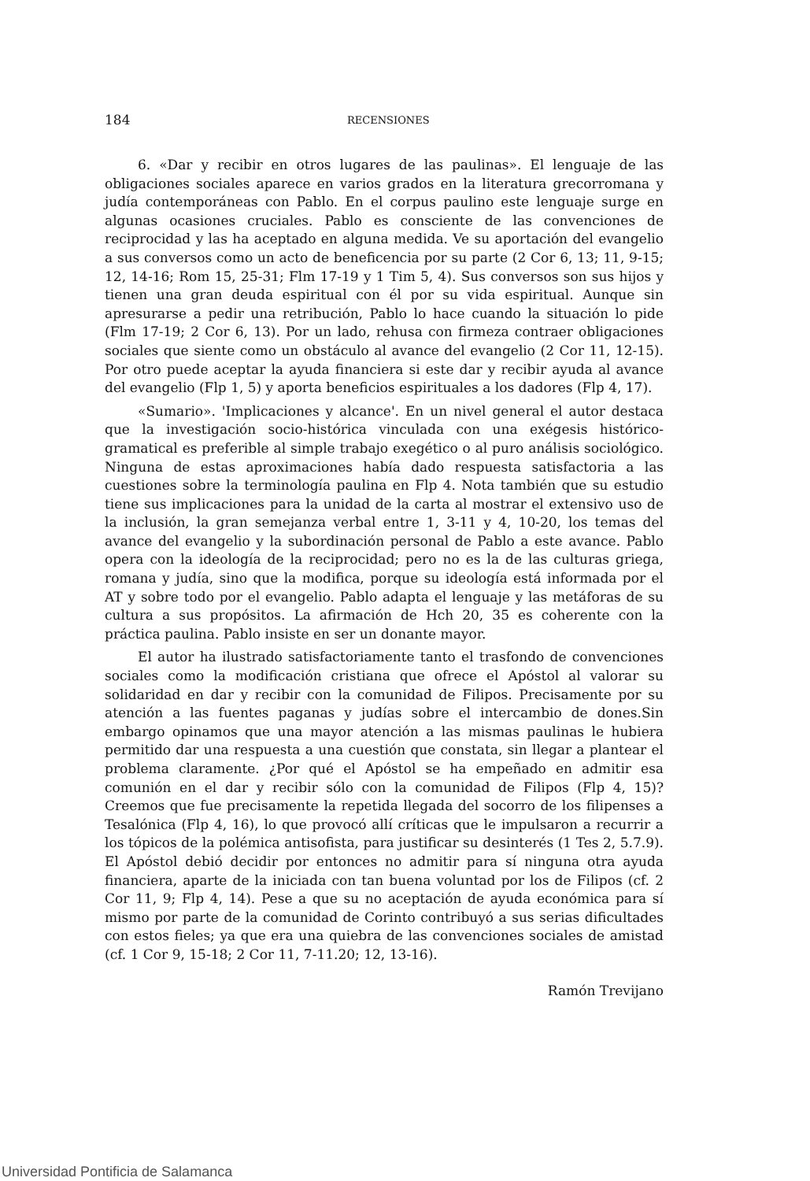184 RECENSIONES
6. «Dar y recibir en otros lugares de las paulinas». El lenguaje de las obligaciones sociales aparece en varios grados en la literatura grecorromana y judía contemporáneas con Pablo. En el corpus paulino este lenguaje surge en algunas ocasiones cruciales. Pablo es consciente de las convenciones de reciprocidad y las ha aceptado en alguna medida. Ve su aportación del evangelio a sus conversos como un acto de beneficencia por su parte (2 Cor 6, 13; 11, 9-15; 12, 14-16; Rom 15, 25-31; Flm 17-19 y 1 Tim 5, 4). Sus conversos son sus hijos y tienen una gran deuda espiritual con él por su vida espiritual. Aunque sin apresurarse a pedir una retribución, Pablo lo hace cuando la situación lo pide (Flm 17-19; 2 Cor 6, 13). Por un lado, rehusa con firmeza contraer obligaciones sociales que siente como un obstáculo al avance del evangelio (2 Cor 11, 12-15). Por otro puede aceptar la ayuda financiera si este dar y recibir ayuda al avance del evangelio (Flp 1, 5) y aporta beneficios espirituales a los dadores (Flp 4, 17).
«Sumario». 'Implicaciones y alcance'. En un nivel general el autor destaca que la investigación socio-histórica vinculada con una exégesis histórico-gramatical es preferible al simple trabajo exegético o al puro análisis sociológico. Ninguna de estas aproximaciones había dado respuesta satisfactoria a las cuestiones sobre la terminología paulina en Flp 4. Nota también que su estudio tiene sus implicaciones para la unidad de la carta al mostrar el extensivo uso de la inclusión, la gran semejanza verbal entre 1, 3-11 y 4, 10-20, los temas del avance del evangelio y la subordinación personal de Pablo a este avance. Pablo opera con la ideología de la reciprocidad; pero no es la de las culturas griega, romana y judía, sino que la modifica, porque su ideología está informada por el AT y sobre todo por el evangelio. Pablo adapta el lenguaje y las metáforas de su cultura a sus propósitos. La afirmación de Hch 20, 35 es coherente con la práctica paulina. Pablo insiste en ser un donante mayor.
El autor ha ilustrado satisfactoriamente tanto el trasfondo de convenciones sociales como la modificación cristiana que ofrece el Apóstol al valorar su solidaridad en dar y recibir con la comunidad de Filipos. Precisamente por su atención a las fuentes paganas y judías sobre el intercambio de dones.Sin embargo opinamos que una mayor atención a las mismas paulinas le hubiera permitido dar una respuesta a una cuestión que constata, sin llegar a plantear el problema claramente. ¿Por qué el Apóstol se ha empeñado en admitir esa comunión en el dar y recibir sólo con la comunidad de Filipos (Flp 4, 15)? Creemos que fue precisamente la repetida llegada del socorro de los filipenses a Tesalónica (Flp 4, 16), lo que provocó allí críticas que le impulsaron a recurrir a los tópicos de la polémica antisofista, para justificar su desinterés (1 Tes 2, 5.7.9). El Apóstol debió decidir por entonces no admitir para sí ninguna otra ayuda financiera, aparte de la iniciada con tan buena voluntad por los de Filipos (cf. 2 Cor 11, 9; Flp 4, 14). Pese a que su no aceptación de ayuda económica para sí mismo por parte de la comunidad de Corinto contribuyó a sus serias dificultades con estos fieles; ya que era una quiebra de las convenciones sociales de amistad (cf. 1 Cor 9, 15-18; 2 Cor 11, 7-11.20; 12, 13-16).
Ramón Trevijano
Universidad Pontificia de Salamanca